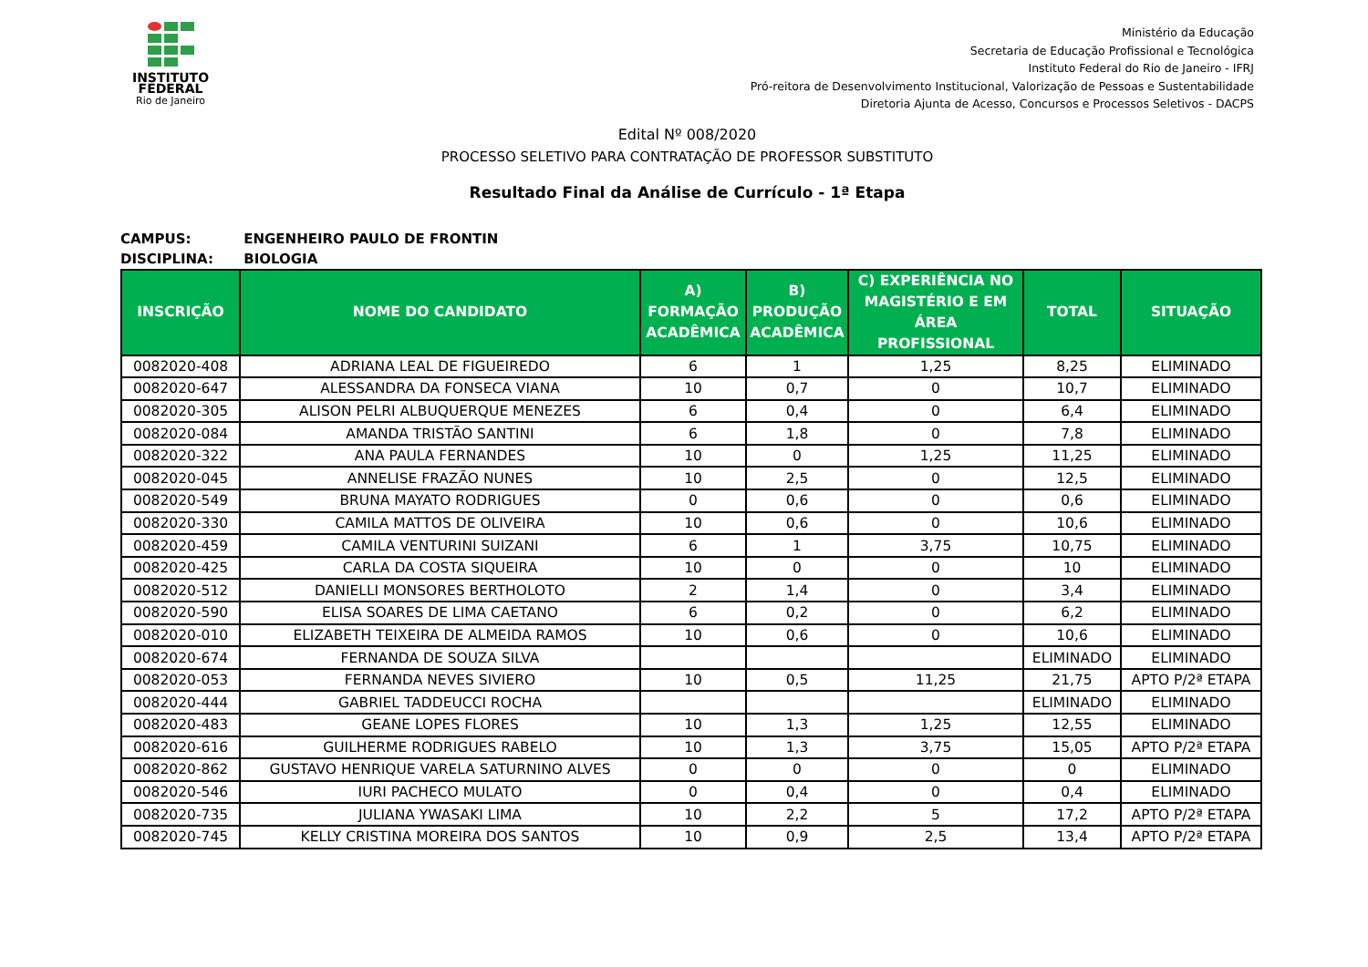INSTITUTO
FEDERAL
Rio de Janeiro
Ministério da Educação
Secretaria de Educação Profissional e Tecnológica
Instituto Federal do Rio de Janeiro - IFRJ
Pró-reitora de Desenvolvimento Institucional, Valorização de Pessoas e Sustentabilidade
Diretoria Ajunta de Acesso, Concursos e Processos Seletivos - DACPS
Edital Nº 008/2020
PROCESSO SELETIVO PARA CONTRATAÇÃO DE PROFESSOR SUBSTITUTO
Resultado Final da Análise de Currículo - 1ª Etapa
CAMPUS: ENGENHEIRO PAULO DE FRONTIN
DISCIPLINA: BIOLOGIA
| INSCRIÇÃO | NOME DO CANDIDATO | A) FORMAÇÃO ACADÊMICA | B) PRODUÇÃO ACADÊMICA | C) EXPERIÊNCIA NO MAGISTÉRIO E EM ÁREA PROFISSIONAL | TOTAL | SITUAÇÃO |
| --- | --- | --- | --- | --- | --- | --- |
| 0082020-408 | ADRIANA LEAL DE FIGUEIREDO | 6 | 1 | 1,25 | 8,25 | ELIMINADO |
| 0082020-647 | ALESSANDRA DA FONSECA VIANA | 10 | 0,7 | 0 | 10,7 | ELIMINADO |
| 0082020-305 | ALISON PELRI ALBUQUERQUE MENEZES | 6 | 0,4 | 0 | 6,4 | ELIMINADO |
| 0082020-084 | AMANDA TRISTÃO SANTINI | 6 | 1,8 | 0 | 7,8 | ELIMINADO |
| 0082020-322 | ANA PAULA FERNANDES | 10 | 0 | 1,25 | 11,25 | ELIMINADO |
| 0082020-045 | ANNELISE FRAZÃO NUNES | 10 | 2,5 | 0 | 12,5 | ELIMINADO |
| 0082020-549 | BRUNA MAYATO RODRIGUES | 0 | 0,6 | 0 | 0,6 | ELIMINADO |
| 0082020-330 | CAMILA MATTOS DE OLIVEIRA | 10 | 0,6 | 0 | 10,6 | ELIMINADO |
| 0082020-459 | CAMILA VENTURINI SUIZANI | 6 | 1 | 3,75 | 10,75 | ELIMINADO |
| 0082020-425 | CARLA DA COSTA SIQUEIRA | 10 | 0 | 0 | 10 | ELIMINADO |
| 0082020-512 | DANIELLI MONSORES BERTHOLOTO | 2 | 1,4 | 0 | 3,4 | ELIMINADO |
| 0082020-590 | ELISA SOARES DE LIMA CAETANO | 6 | 0,2 | 0 | 6,2 | ELIMINADO |
| 0082020-010 | ELIZABETH TEIXEIRA DE ALMEIDA RAMOS | 10 | 0,6 | 0 | 10,6 | ELIMINADO |
| 0082020-674 | FERNANDA DE SOUZA SILVA | | | | ELIMINADO | ELIMINADO |
| 0082020-053 | FERNANDA NEVES SIVIERO | 10 | 0,5 | 11,25 | 21,75 | APTO P/2ª ETAPA |
| 0082020-444 | GABRIEL TADDEUCCI ROCHA | | | | ELIMINADO | ELIMINADO |
| 0082020-483 | GEANE LOPES FLORES | 10 | 1,3 | 1,25 | 12,55 | ELIMINADO |
| 0082020-616 | GUILHERME RODRIGUES RABELO | 10 | 1,3 | 3,75 | 15,05 | APTO P/2ª ETAPA |
| 0082020-862 | GUSTAVO HENRIQUE VARELA SATURNINO ALVES | 0 | 0 | 0 | 0 | ELIMINADO |
| 0082020-546 | IURI PACHECO MULATO | 0 | 0,4 | 0 | 0,4 | ELIMINADO |
| 0082020-735 | JULIANA YWASAKI LIMA | 10 | 2,2 | 5 | 17,2 | APTO P/2ª ETAPA |
| 0082020-745 | KELLY CRISTINA MOREIRA DOS SANTOS | 10 | 0,9 | 2,5 | 13,4 | APTO P/2ª ETAPA |